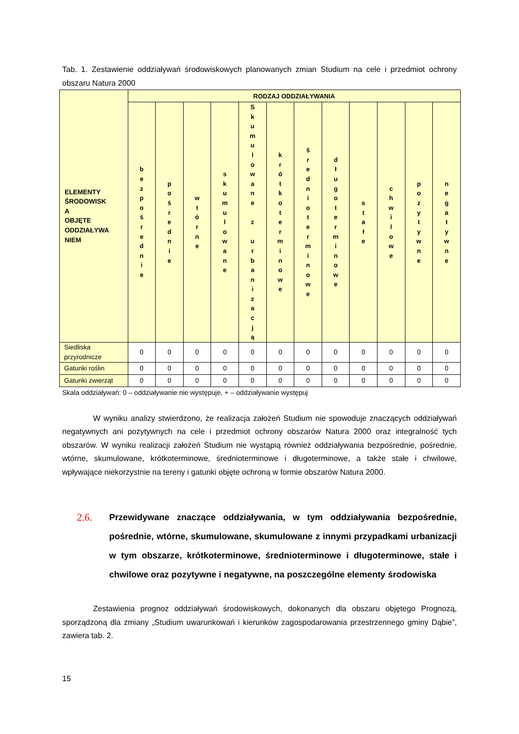Tab. 1. Zestawienie oddziaływań środowiskowych planowanych zmian Studium na cele i przedmiot ochrony obszaru Natura 2000
| ELEMENTY ŚRODOWISK A OBJĘTE ODDZIAŁYWA NIEM | RODZAJ ODDZIAŁYWANIA | | | | | | | | | | | |
| --- | --- | --- | --- | --- | --- | --- | --- | --- | --- | --- | --- | --- |
| | b e z p o ś r e d n i e | p o ś r e d n i e | w t ó r n e | s k u m u l o w a n e | S k u m u l o w a n e z u r b a n i z a c j ą | k r ó t k o t e r m i n o w e | ś r e d n i o t e r m i n o w e | d ł u g o t e r m i n o w e | s t a ł e | c h w i l o w e | p o z y t y w n e | n e g a t y w n e |
| Siedliska przyrodnicze | 0 | 0 | 0 | 0 | 0 | 0 | 0 | 0 | 0 | 0 | 0 | 0 |
| Gatunki roślin | 0 | 0 | 0 | 0 | 0 | 0 | 0 | 0 | 0 | 0 | 0 | 0 |
| Gatunki zwierząt | 0 | 0 | 0 | 0 | 0 | 0 | 0 | 0 | 0 | 0 | 0 | 0 |
Skala oddziaływań: 0 – oddziaływanie nie występuje, + – oddziaływanie występuj
W wyniku analizy stwierdzono, że realizacja założeń Studium nie spowoduje znaczących oddziaływań negatywnych ani pozytywnych na cele i przedmiot ochrony obszarów Natura 2000 oraz integralność tych obszarów. W wyniku realizacji założeń Studium nie wystąpią również oddziaływania bezpośrednie, pośrednie, wtórne, skumulowane, krótkoterminowe, średnioterminowe i długoterminowe, a także stałe i chwilowe, wpływające niekorzystnie na tereny i gatunki objęte ochroną w formie obszarów Natura 2000.
2.6. Przewidywane znaczące oddziaływania, w tym oddziaływania bezpośrednie, pośrednie, wtórne, skumulowane, skumulowane z innymi przypadkami urbanizacji w tym obszarze, krótkoterminowe, średnioterminowe i długoterminowe, stałe i chwilowe oraz pozytywne i negatywne, na poszczególne elementy środowiska
Zestawienia prognoz oddziaływań środowiskowych, dokonanych dla obszaru objętego Prognozą, sporządzoną dla zmiany „Studium uwarunkowań i kierunków zagospodarowania przestrzennego gminy Dąbie”, zawiera tab. 2.
15